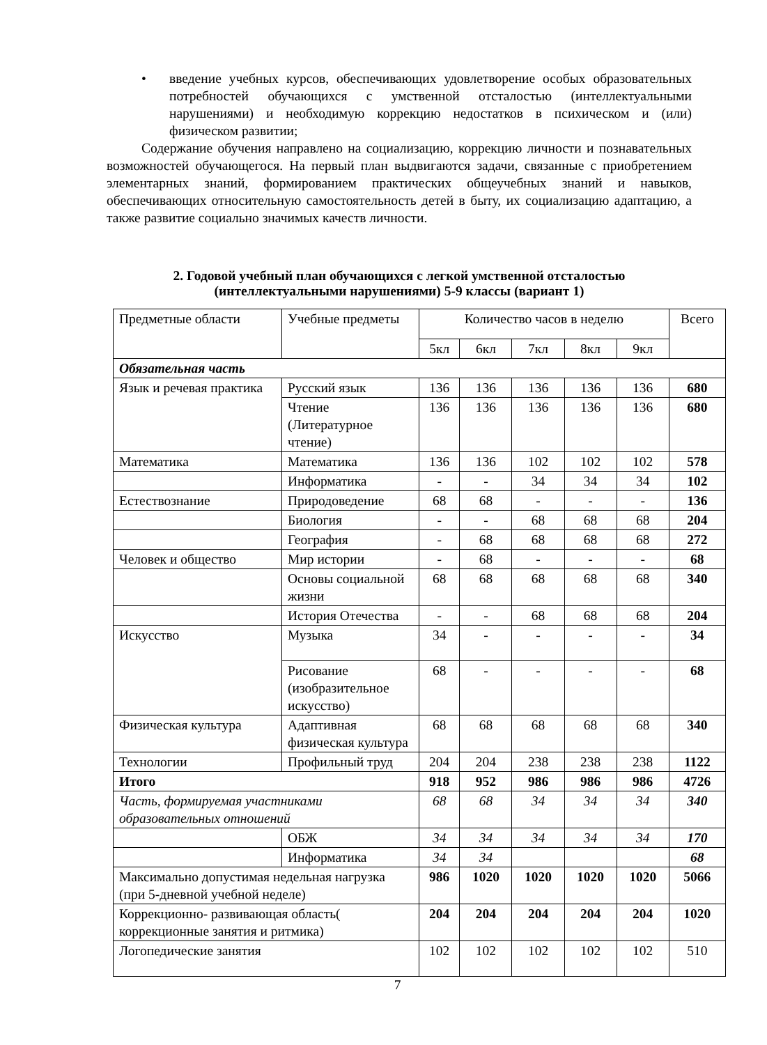• введение учебных курсов, обеспечивающих удовлетворение особых образовательных потребностей обучающихся с умственной отсталостью (интеллектуальными нарушениями) и необходимую коррекцию недостатков в психическом и (или) физическом развитии;
Содержание обучения направлено на социализацию, коррекцию личности и познавательных возможностей обучающегося. На первый план выдвигаются задачи, связанные с приобретением элементарных знаний, формированием практических общеучебных знаний и навыков, обеспечивающих относительную самостоятельность детей в быту, их социализацию адаптацию, а также развитие социально значимых качеств личности.
2. Годовой учебный план обучающихся с легкой умственной отсталостью (интеллектуальными нарушениями) 5-9 классы (вариант 1)
| Предметные области | Учебные предметы | Количество часов в неделю | | | | | Всего |
| | | 5кл | 6кл | 7кл | 8кл | 9кл | |
| Обязательная часть | | | | | | | |
| Язык и речевая практика | Русский язык | 136 | 136 | 136 | 136 | 136 | 680 |
| | Чтение (Литературное чтение) | 136 | 136 | 136 | 136 | 136 | 680 |
| Математика | Математика | 136 | 136 | 102 | 102 | 102 | 578 |
| | Информатика | - | - | 34 | 34 | 34 | 102 |
| Естествознание | Природоведение | 68 | 68 | - | - | - | 136 |
| | Биология | - | - | 68 | 68 | 68 | 204 |
| | География | - | 68 | 68 | 68 | 68 | 272 |
| Человек и общество | Мир истории | - | 68 | - | - | - | 68 |
| | Основы социальной жизни | 68 | 68 | 68 | 68 | 68 | 340 |
| | История Отечества | - | - | 68 | 68 | 68 | 204 |
| Искусство | Музыка | 34 | - | - | - | - | 34 |
| | Рисование (изобразительное искусство) | 68 | - | - | - | - | 68 |
| Физическая культура | Адаптивная физическая культура | 68 | 68 | 68 | 68 | 68 | 340 |
| Технологии | Профильный труд | 204 | 204 | 238 | 238 | 238 | 1122 |
| Итого | | 918 | 952 | 986 | 986 | 986 | 4726 |
| Часть, формируемая участниками образовательных отношений | | 68 | 68 | 34 | 34 | 34 | 340 |
| | ОБЖ | 34 | 34 | 34 | 34 | 34 | 170 |
| | Информатика | 34 | 34 | | | | 68 |
| Максимально допустимая недельная нагрузка (при 5-дневной учебной неделе) | | 986 | 1020 | 1020 | 1020 | 1020 | 5066 |
| Коррекционно- развивающая область( коррекционные занятия и ритмика) | | 204 | 204 | 204 | 204 | 204 | 1020 |
| Логопедические занятия | | 102 | 102 | 102 | 102 | 102 | 510 |
7